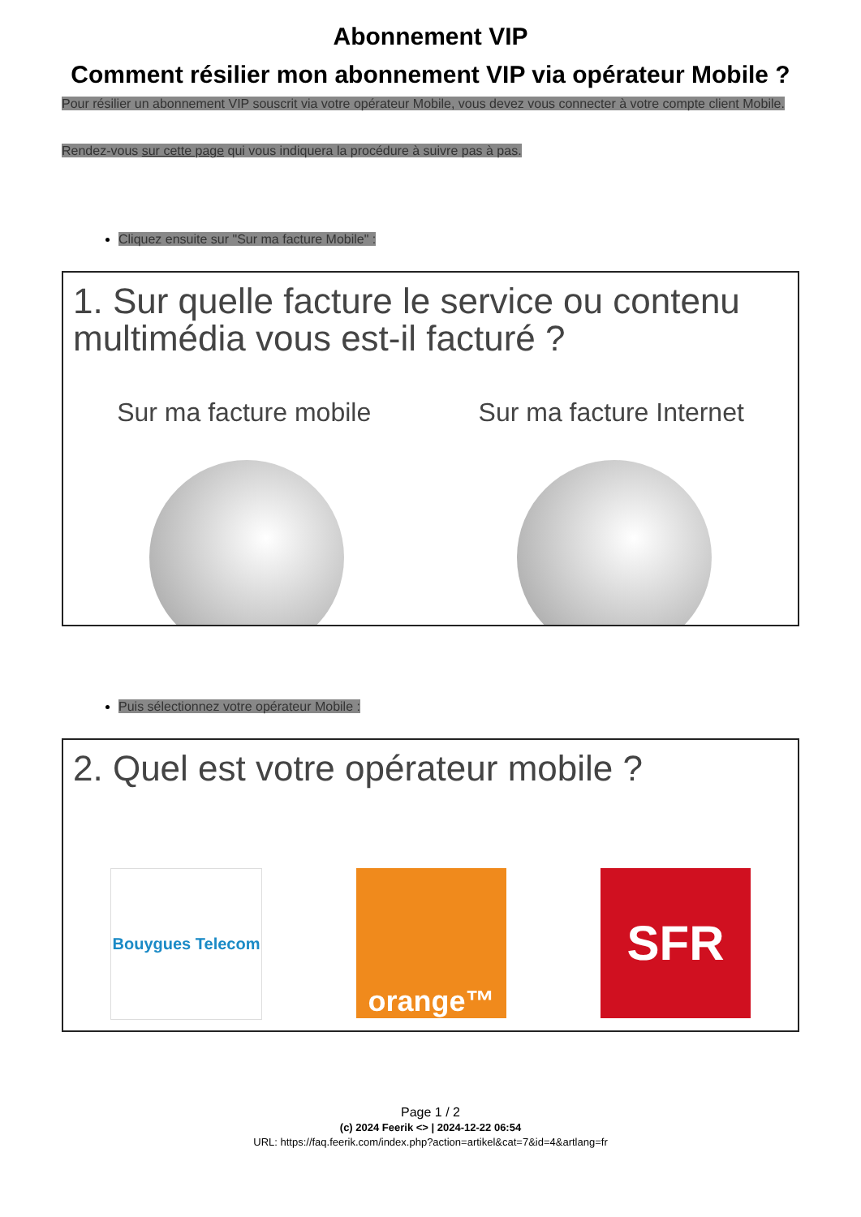Abonnement VIP
Comment résilier mon abonnement VIP via opérateur Mobile ?
Pour résilier un abonnement VIP souscrit via votre opérateur Mobile, vous devez vous connecter à votre compte client Mobile.
Rendez-vous sur cette page qui vous indiquera la procédure à suivre pas à pas.
Cliquez ensuite sur "Sur ma facture Mobile" :
1. Sur quelle facture le service ou contenu multimédia vous est-il facturé ?
Sur ma facture mobile Sur ma facture Internet
Puis sélectionnez votre opérateur Mobile :
2. Quel est votre opérateur mobile ?
Bouygues Telecom
orange™
SFR
Page 1 / 2
(c) 2024 Feerik <> | 2024-12-22 06:54
URL: https://faq.feerik.com/index.php?action=artikel&cat=7&id=4&artlang=fr